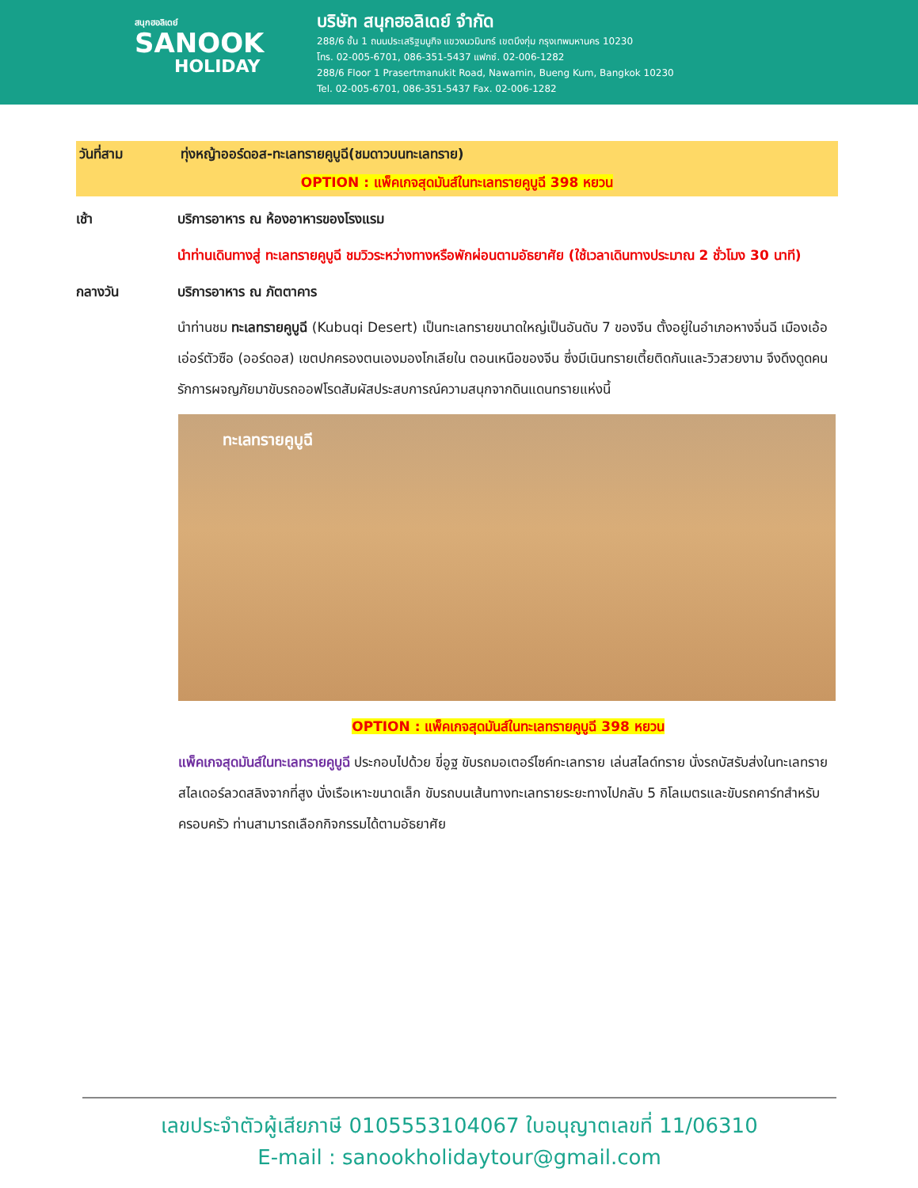สนุกฮอลิเดย์
SANOOK
HOLIDAY
บริษัท สนุกฮอลิเดย์ จำกัด
288/6 ชั้น 1 ถนนประเสริฐมนูกิจ แขวงนวมินทร์ เขตบึงกุ่ม กรุงเทพมหานคร 10230
โทร. 02-005-6701, 086-351-5437 แฟกซ์. 02-006-1282
288/6 Floor 1 Prasertmanukit Road, Nawamin, Bueng Kum, Bangkok 10230
Tel. 02-005-6701, 086-351-5437 Fax. 02-006-1282
วันที่สาม ทุ่งหญ้าออร์ดอส-ทะเลทรายคูบูฉี(ชมดาวบนทะเลทราย)
OPTION : แพ็คเกจสุดมันส์ในทะเลทรายคูบูฉี 398 หยวน
เช้า บริการอาหาร ณ ห้องอาหารของโรงแรม
นำท่านเดินทางสู่ ทะเลทรายคูบูฉี ชมวิวระหว่างทางหรือพักผ่อนตามอัธยาศัย (ใช้เวลาเดินทางประมาณ 2 ชั่วโมง 30 นาที)
กลางวัน บริการอาหาร ณ ภัตตาคาร
นำท่านชม ทะเลทรายคูบูฉี (Kubuqi Desert) เป็นทะเลทรายขนาดใหญ่เป็นอันดับ 7 ของจีน ตั้งอยู่ในอำเภอหางจิ่นฉี เมืองเอ้อเอ่อร์ตัวซือ (ออร์ดอส) เขตปกครองตนเองมองโกเลียใน ตอนเหนือของจีน ซึ่งมีเนินทรายเตี้ยติดกันและวิวสวยงาม จึงดึงดูดคนรักการผจญภัยมาขับรถออฟโรดสัมผัสประสบการณ์ความสนุกจากดินแดนทรายแห่งนี้
ทะเลทรายคูบูฉี
OPTION : แพ็คเกจสุดมันส์ในทะเลทรายคูบูฉี 398 หยวน
แพ็คเกจสุดมันส์ในทะเลทรายคูบูฉี ประกอบไปด้วย ขี่อูฐ ขับรถมอเตอร์ไซค์ทะเลทราย เล่นสไลด์ทราย นั่งรถบัสรับส่งในทะเลทราย สไลเดอร์ลวดสลิงจากที่สูง นั่งเรือเหาะขนาดเล็ก ขับรถบนเส้นทางทะเลทรายระยะทางไปกลับ 5 กิโลเมตรและขับรถคาร์ทสำหรับครอบครัว ท่านสามารถเลือกกิจกรรมได้ตามอัธยาศัย
เลขประจำตัวผู้เสียภาษี 0105553104067 ใบอนุญาตเลขที่ 11/06310
E-mail : sanookholidaytour@gmail.com